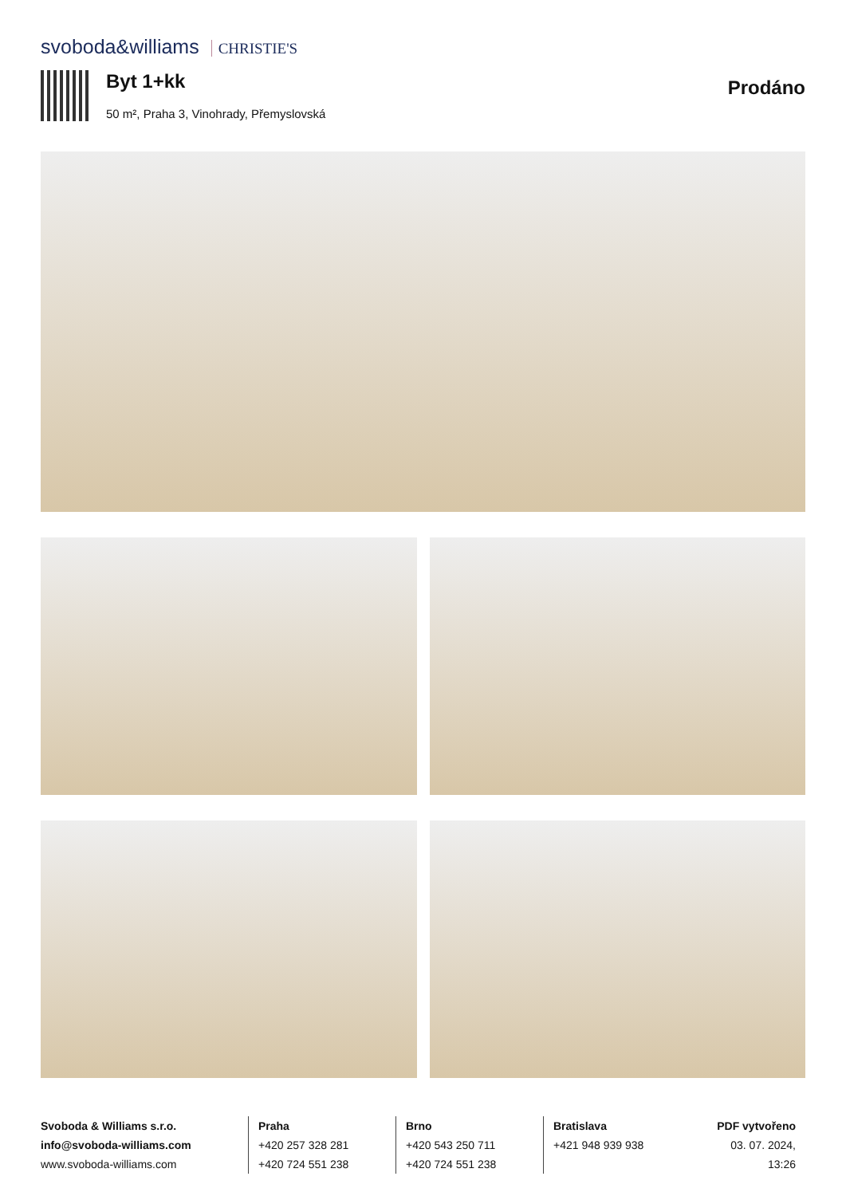svoboda&williams CHRISTIE'S
Byt 1+kk
50 m², Praha 3, Vinohrady, Přemyslovská
Prodáno
Svoboda & Williams s.r.o.
info@svoboda-williams.com
www.svoboda-williams.com
Praha
+420 257 328 281
+420 724 551 238
Brno
+420 543 250 711
+420 724 551 238
Bratislava
+421 948 939 938
PDF vytvořeno
03. 07. 2024, 13:26